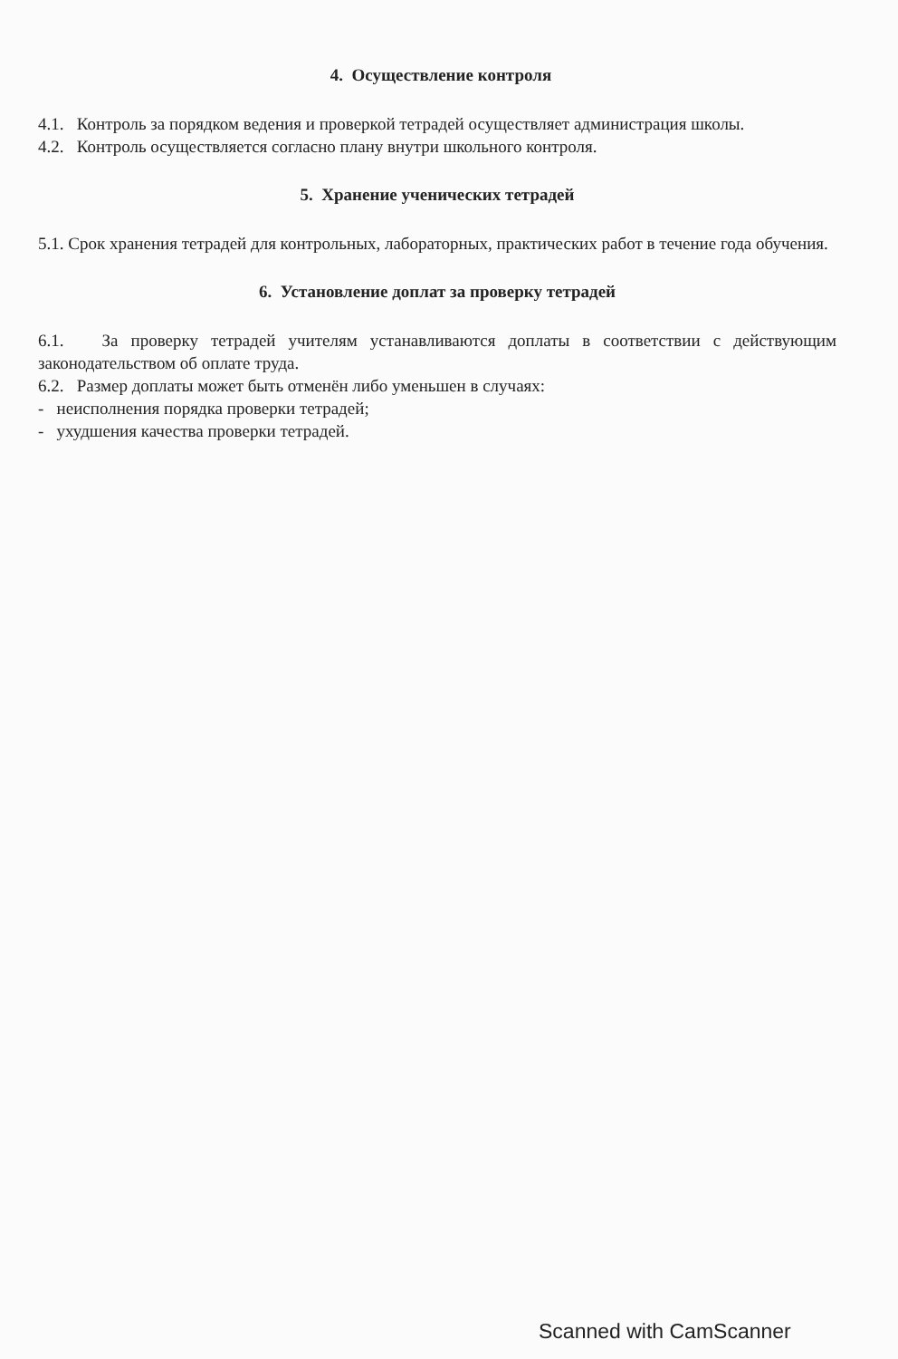4. Осуществление контроля
4.1. Контроль за порядком ведения и проверкой тетрадей осуществляет администрация школы.
4.2. Контроль осуществляется согласно плану внутри школьного контроля.
5. Хранение ученических тетрадей
5.1. Срок хранения тетрадей для контрольных, лабораторных, практических работ в течение года обучения.
6. Установление доплат за проверку тетрадей
6.1. За проверку тетрадей учителям устанавливаются доплаты в соответствии с действующим законодательством об оплате труда.
6.2. Размер доплаты может быть отменён либо уменьшен в случаях:
- неисполнения порядка проверки тетрадей;
- ухудшения качества проверки тетрадей.
Scanned with CamScanner